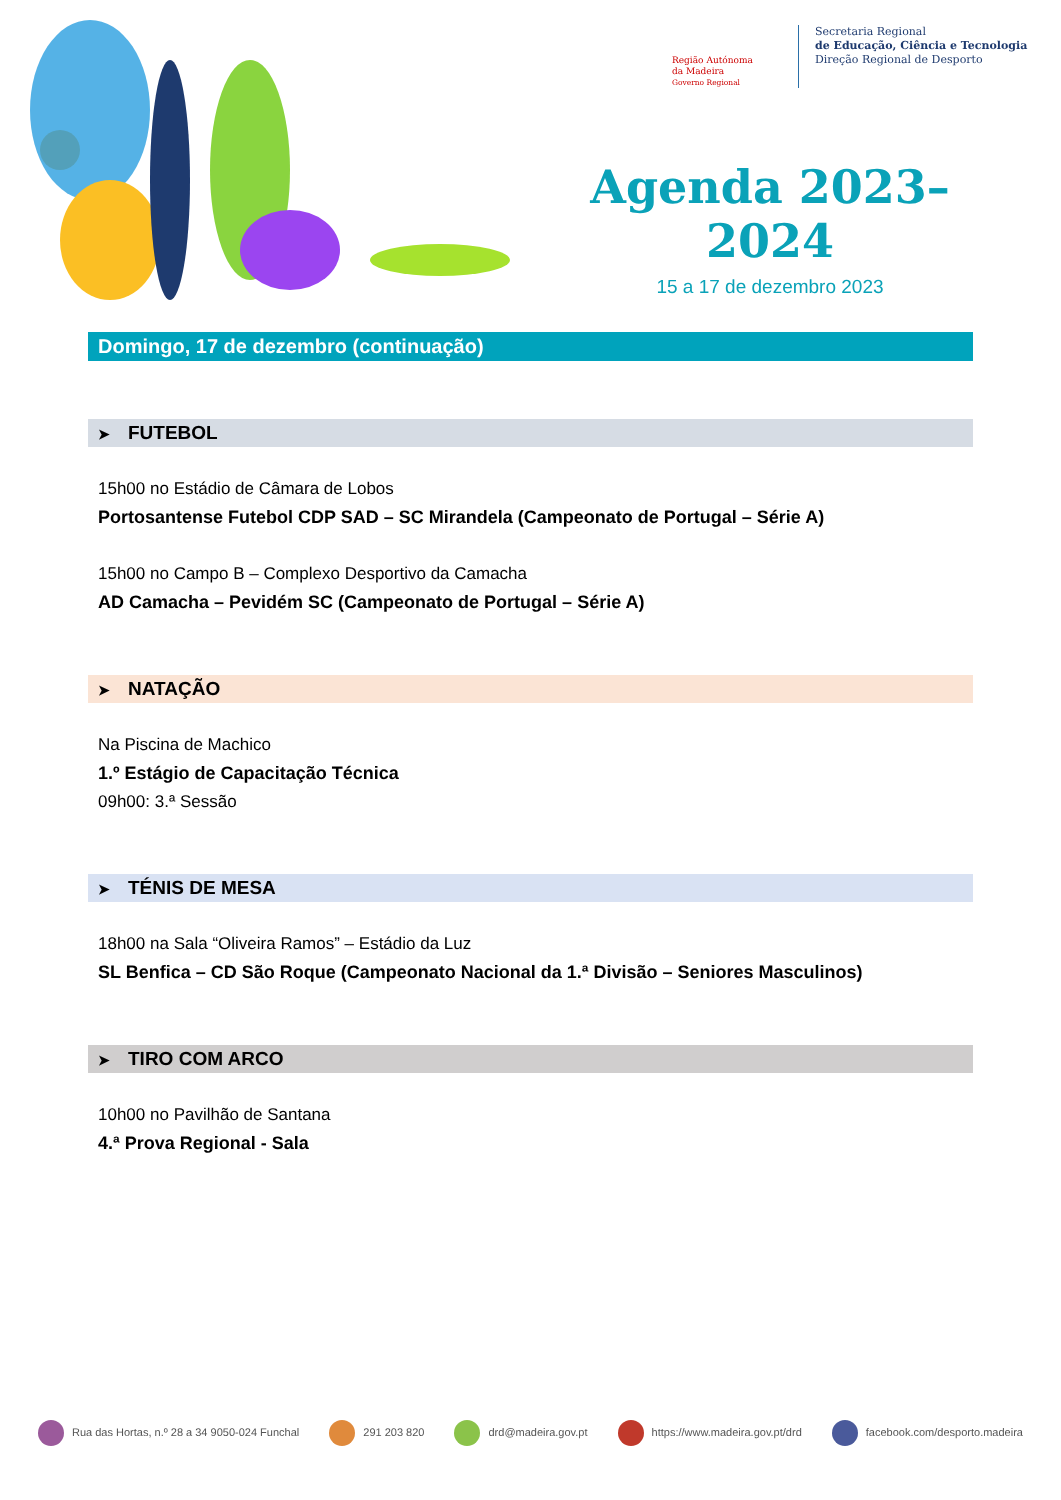Região Autónoma
da Madeira
Governo Regional
Secretaria Regional
de Educação, Ciência e Tecnologia
Direção Regional de Desporto
Agenda 2023–2024
15 a 17 de dezembro 2023
Domingo, 17 de dezembro (continuação)
➤ FUTEBOL
15h00 no Estádio de Câmara de Lobos
Portosantense Futebol CDP SAD – SC Mirandela (Campeonato de Portugal – Série A)
15h00 no Campo B – Complexo Desportivo da Camacha
AD Camacha – Pevidém SC (Campeonato de Portugal – Série A)
➤ NATAÇÃO
Na Piscina de Machico
1.º Estágio de Capacitação Técnica
09h00: 3.ª Sessão
➤ TÉNIS DE MESA
18h00 na Sala “Oliveira Ramos” – Estádio da Luz
SL Benfica – CD São Roque (Campeonato Nacional da 1.ª Divisão – Seniores Masculinos)
➤ TIRO COM ARCO
10h00 no Pavilhão de Santana
4.ª Prova Regional - Sala
Rua das Hortas, n.º 28 a 34 9050-024 Funchal 291 203 820 drd@madeira.gov.pt https://www.madeira.gov.pt/drd facebook.com/desporto.madeira